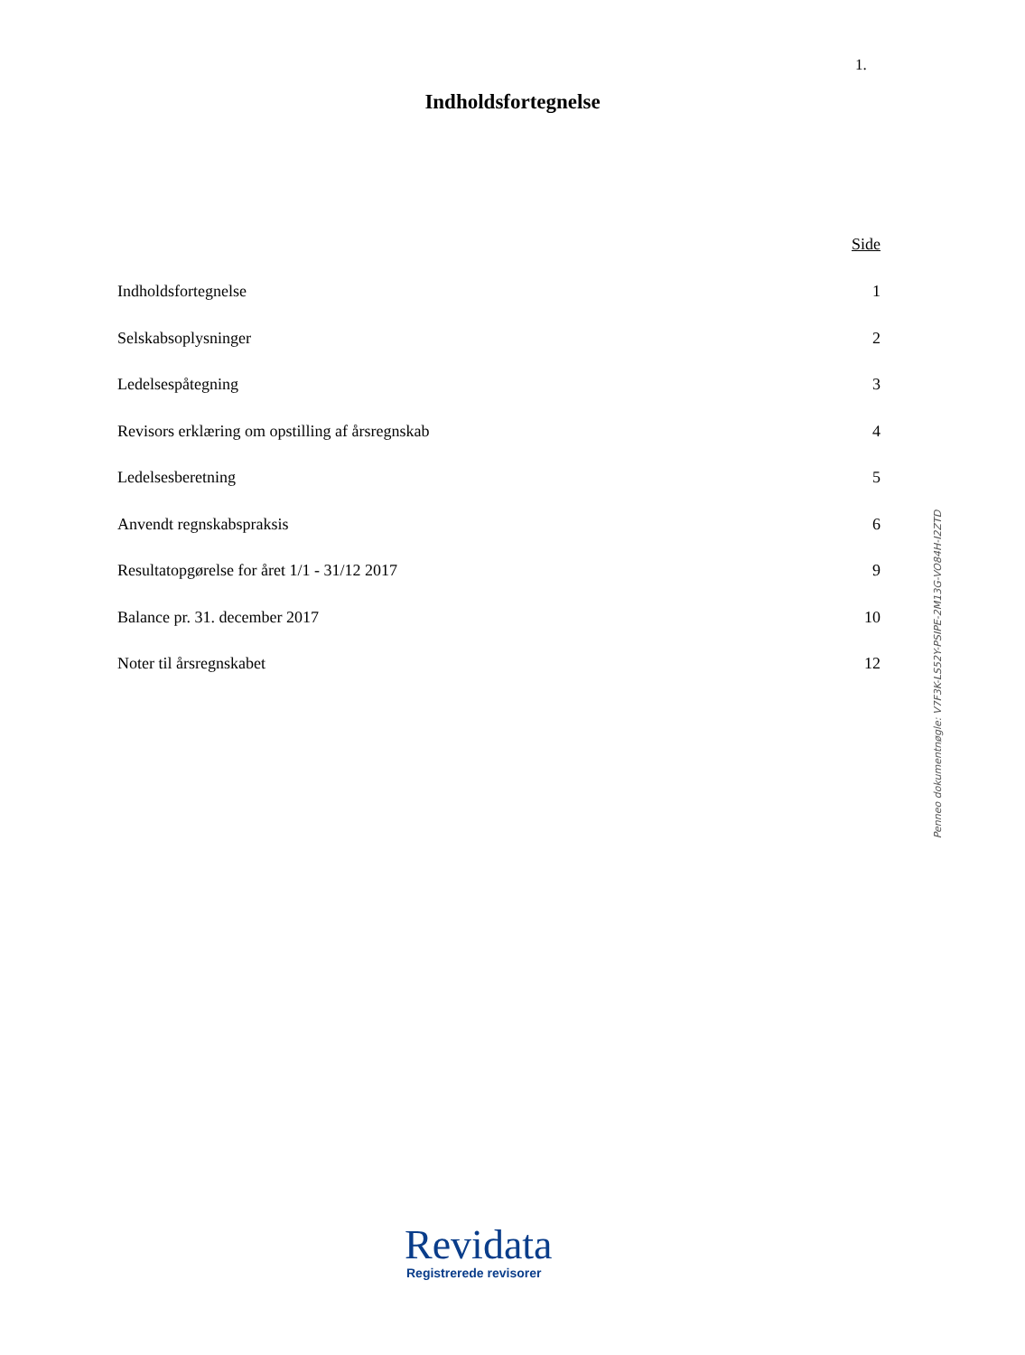1.
Indholdsfortegnelse
Side
Indholdsfortegnelse 1
Selskabsoplysninger 2
Ledelsespåtegning 3
Revisors erklæring om opstilling af årsregnskab 4
Ledelsesberetning 5
Anvendt regnskabspraksis 6
Resultatopgørelse for året 1/1 - 31/12 2017 9
Balance pr. 31. december 2017 10
Noter til årsregnskabet 12
Penneo dokumentnøgle: V7F3K-LS52Y-PSIPE-2M13G-VO84H-I2ZTD
Revidata
Registrerede revisorer